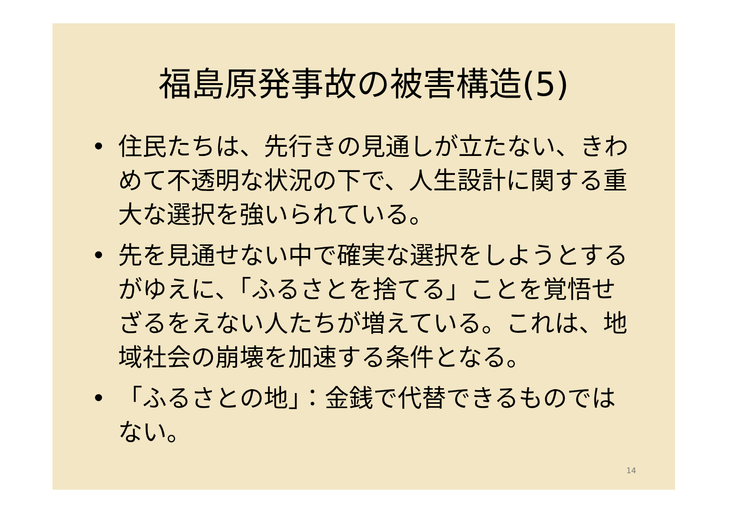福島原発事故の被害構造(5)
• 住民たちは、先行きの見通しが立たない、きわめて不透明な状況の下で、人生設計に関する重大な選択を強いられている。
• 先を見通せない中で確実な選択をしようとするがゆえに、「ふるさとを捨てる」ことを覚悟せざるをえない人たちが増えている。これは、地域社会の崩壊を加速する条件となる。
• 「ふるさとの地」：金銭で代替できるものではない。
14